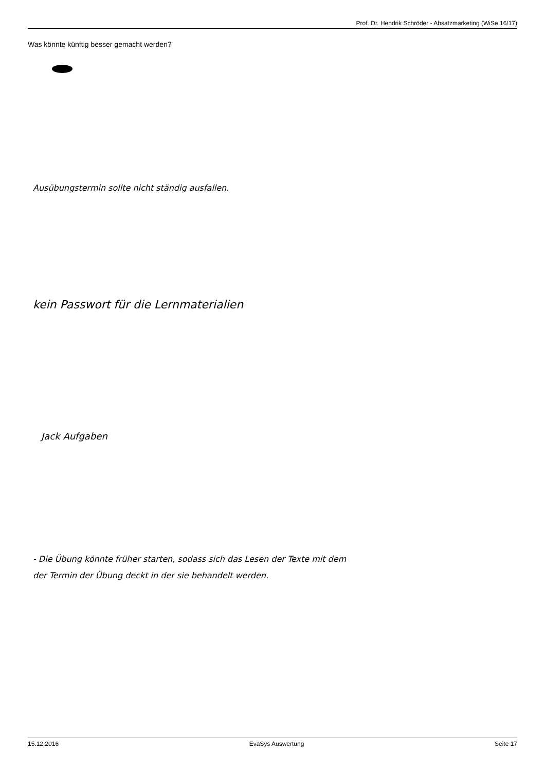Prof. Dr. Hendrik Schröder - Absatzmarketing (WiSe 16/17)
Was könnte künftig besser gemacht werden?
Ausübungstermin sollte nicht ständig ausfallen.
kein Passwort für die Lernmaterialien
Jack Aufgaben
- Die Übung könnte früher starten, sodass sich das Lesen der Texte mit dem
der Termin der Übung deckt in der sie behandelt werden.
15.12.2016 EvaSys Auswertung Seite 17